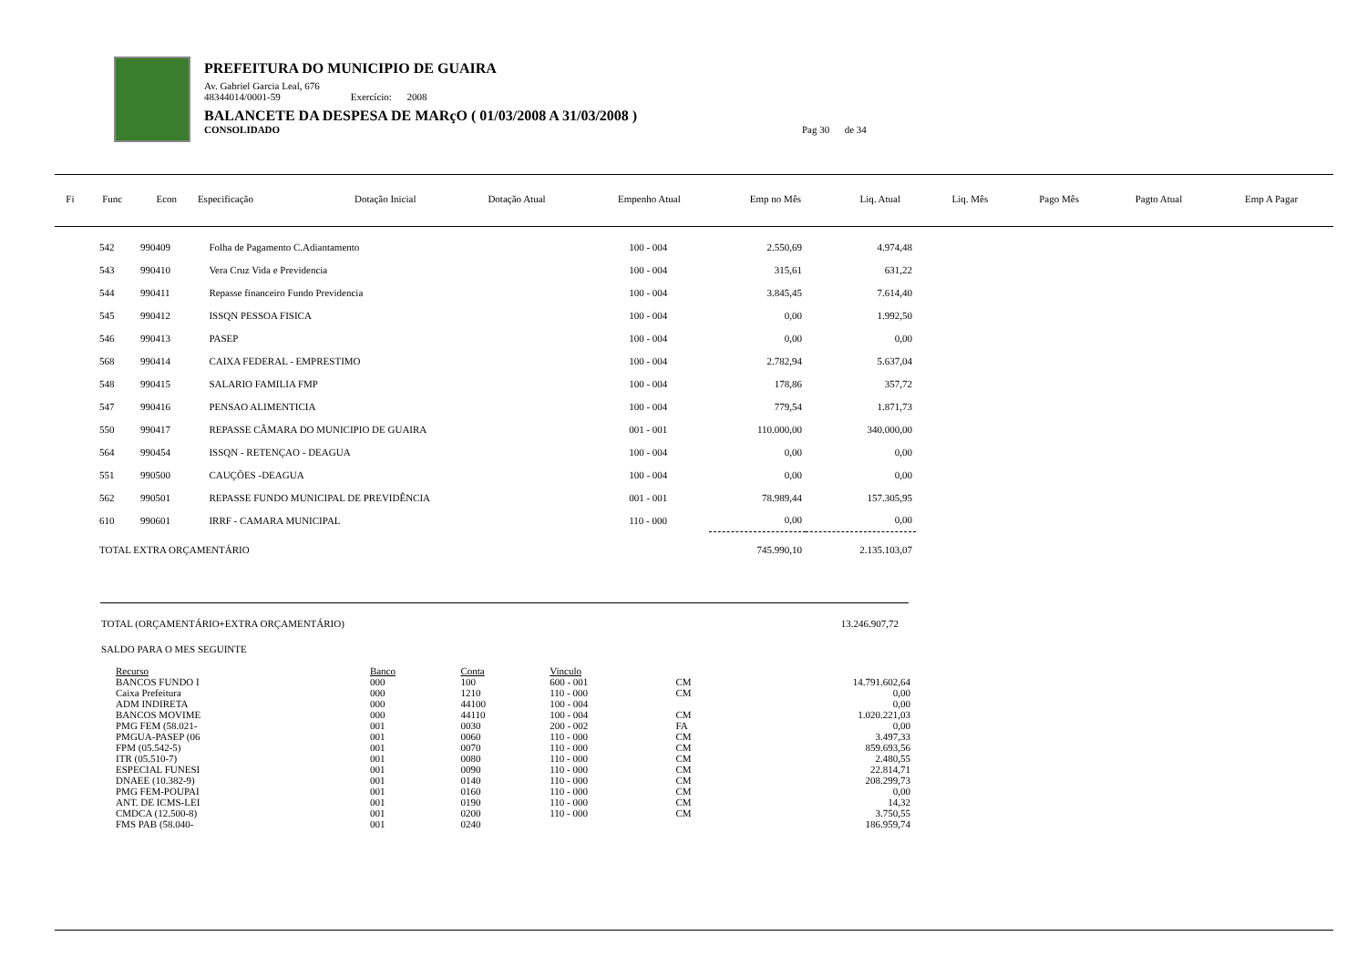PREFEITURA DO MUNICIPIO DE GUAIRA
Av. Gabriel Garcia Leal, 676
48344014/0001-59 Exercício: 2008
BALANCETE DA DESPESA DE MARçO ( 01/03/2008 A 31/03/2008 )
CONSOLIDADO Pag 30 de 34
| Fi | Func | Econ | Especificação | Dotação Inicial | Dotação Atual | Empenho Atual | Emp no Mês | Liq. Atual | Liq. Mês | Pago Mês | Pagto Atual | Emp A Pagar |
| --- | --- | --- | --- | --- | --- | --- | --- | --- | --- | --- | --- | --- |
| 542 | 990409 | Folha de Pagamento C.Adiantamento | 100 - 004 | 2.550,69 | 4.974,48 |
| 543 | 990410 | Vera Cruz Vida e Previdencia | 100 - 004 | 315,61 | 631,22 |
| 544 | 990411 | Repasse financeiro Fundo Previdencia | 100 - 004 | 3.845,45 | 7.614,40 |
| 545 | 990412 | ISSQN PESSOA FISICA | 100 - 004 | 0,00 | 1.992,50 |
| 546 | 990413 | PASEP | 100 - 004 | 0,00 | 0,00 |
| 568 | 990414 | CAIXA FEDERAL - EMPRESTIMO | 100 - 004 | 2.782,94 | 5.637,04 |
| 548 | 990415 | SALARIO FAMILIA FMP | 100 - 004 | 178,86 | 357,72 |
| 547 | 990416 | PENSAO ALIMENTICIA | 100 - 004 | 779,54 | 1.871,73 |
| 550 | 990417 | REPASSE CÂMARA DO MUNICIPIO DE GUAIRA | 001 - 001 | 110.000,00 | 340.000,00 |
| 564 | 990454 | ISSQN - RETENÇAO - DEAGUA | 100 - 004 | 0,00 | 0,00 |
| 551 | 990500 | CAUÇÕES -DEAGUA | 100 - 004 | 0,00 | 0,00 |
| 562 | 990501 | REPASSE FUNDO MUNICIPAL DE PREVIDÊNCIA | 001 - 001 | 78.989,44 | 157.305,95 |
| 610 | 990601 | IRRF - CAMARA MUNICIPAL | 110 - 000 | 0,00 | 0,00 |
| TOTAL EXTRA ORÇAMENTÁRIO | | | | 745.990,10 | 2.135.103,07 |
TOTAL (ORÇAMENTÁRIO+EXTRA ORÇAMENTÁRIO) 13.246.907,72
SALDO PARA O MES SEGUINTE
| Recurso | Banco | Conta | Vinculo | | |
| --- | --- | --- | --- | --- | --- |
| BANCOS FUNDO I | 000 | 100 | 600 - 001 | CM | 14.791.602,64 |
| Caixa Prefeitura | 000 | 1210 | 110 - 000 | CM | 0,00 |
| ADM INDIRETA | 000 | 44100 | 100 - 004 | | 0,00 |
| BANCOS MOVIME | 000 | 44110 | 100 - 004 | CM | 1.020.221,03 |
| PMG FEM (58.021- | 001 | 0030 | 200 - 002 | FA | 0,00 |
| PMGUA-PASEP (06 | 001 | 0060 | 110 - 000 | CM | 3.497,33 |
| FPM (05.542-5) | 001 | 0070 | 110 - 000 | CM | 859.693,56 |
| ITR (05.510-7) | 001 | 0080 | 110 - 000 | CM | 2.480,55 |
| ESPECIAL FUNESI | 001 | 0090 | 110 - 000 | CM | 22.814,71 |
| DNAEE (10.382-9) | 001 | 0140 | 110 - 000 | CM | 208.299,73 |
| PMG FEM-POUPAI | 001 | 0160 | 110 - 000 | CM | 0,00 |
| ANT. DE ICMS-LEI | 001 | 0190 | 110 - 000 | CM | 14,32 |
| CMDCA (12.500-8) | 001 | 0200 | 110 - 000 | CM | 3.750,55 |
| FMS PAB (58.040- | 001 | 0240 | | | 186.959,74 |